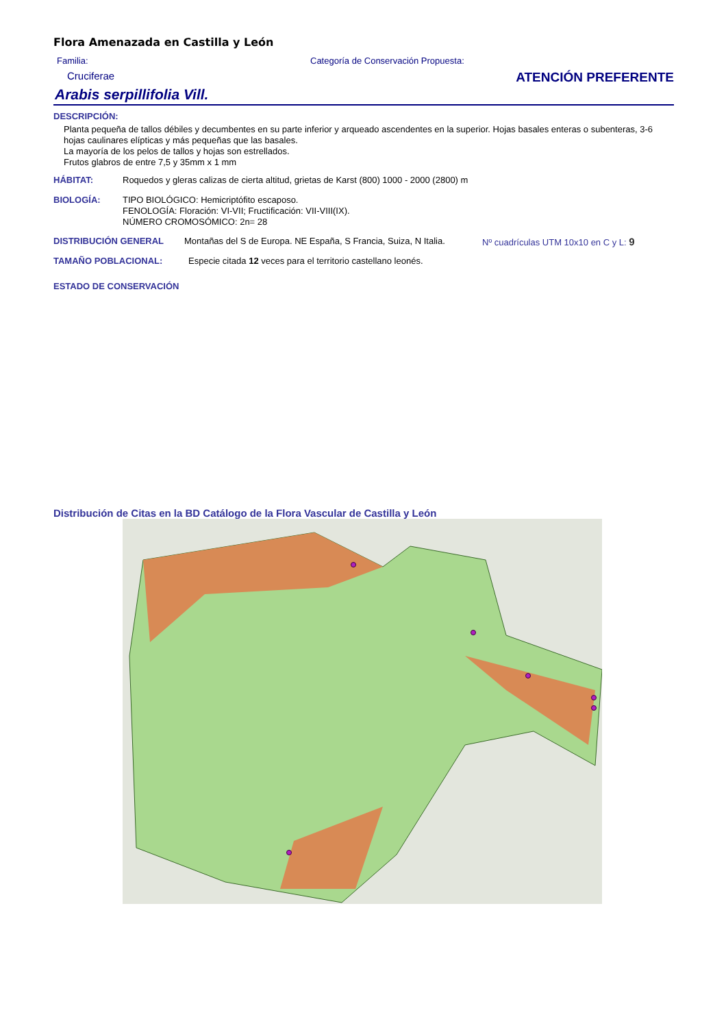Flora Amenazada en Castilla y León
Familia:
Cruciferae
Categoría de Conservación Propuesta:
ATENCIÓN PREFERENTE
Arabis serpillifolia Vill.
DESCRIPCIÓN:
Planta pequeña de tallos débiles y decumbentes en su parte inferior y arqueado ascendentes en la superior. Hojas basales enteras o subenteras, 3-6 hojas caulinares elípticas y más pequeñas que las basales.
La mayoría de los pelos de tallos y hojas son estrellados.
Frutos glabros de entre 7,5 y 35mm x 1 mm
HÁBITAT: Roquedos y gleras calizas de cierta altitud, grietas de Karst (800) 1000 - 2000 (2800) m
BIOLOGÍA: TIPO BIOLÓGICO: Hemicriptófito escaposo.
FENOLOGÍA: Floración: VI-VII; Fructificación: VII-VIII(IX).
NÚMERO CROMOSÓMICO: 2n= 28
DISTRIBUCIÓN GENERAL Montañas del S de Europa. NE España, S Francia, Suiza, N Italia.
Nº cuadrículas UTM 10x10 en C y L: 9
TAMAÑO POBLACIONAL: Especie citada 12 veces para el territorio castellano leonés.
ESTADO DE CONSERVACIÓN
Distribución de Citas en la BD Catálogo de la Flora Vascular de Castilla y León